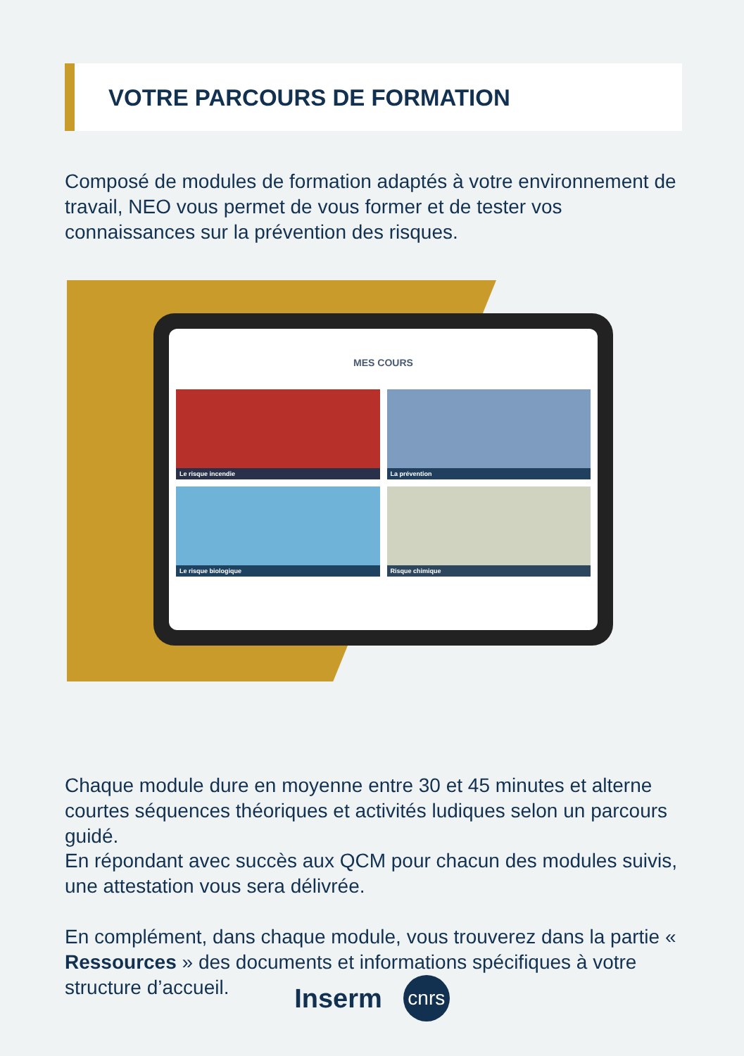VOTRE PARCOURS DE FORMATION
Composé de modules de formation adaptés à votre environnement de travail, NEO vous permet de vous former et de tester vos connaissances sur la prévention des risques.
MES COURS
Le risque incendie
La prévention
Le risque biologique
Risque chimique
Chaque module dure en moyenne entre 30 et 45 minutes et alterne courtes séquences théoriques et activités ludiques selon un parcours guidé.
En répondant avec succès aux QCM pour chacun des modules suivis, une attestation vous sera délivrée.
En complément, dans chaque module, vous trouverez dans la partie « Ressources » des documents et informations spécifiques à votre structure d’accueil.
Inserm cnrs